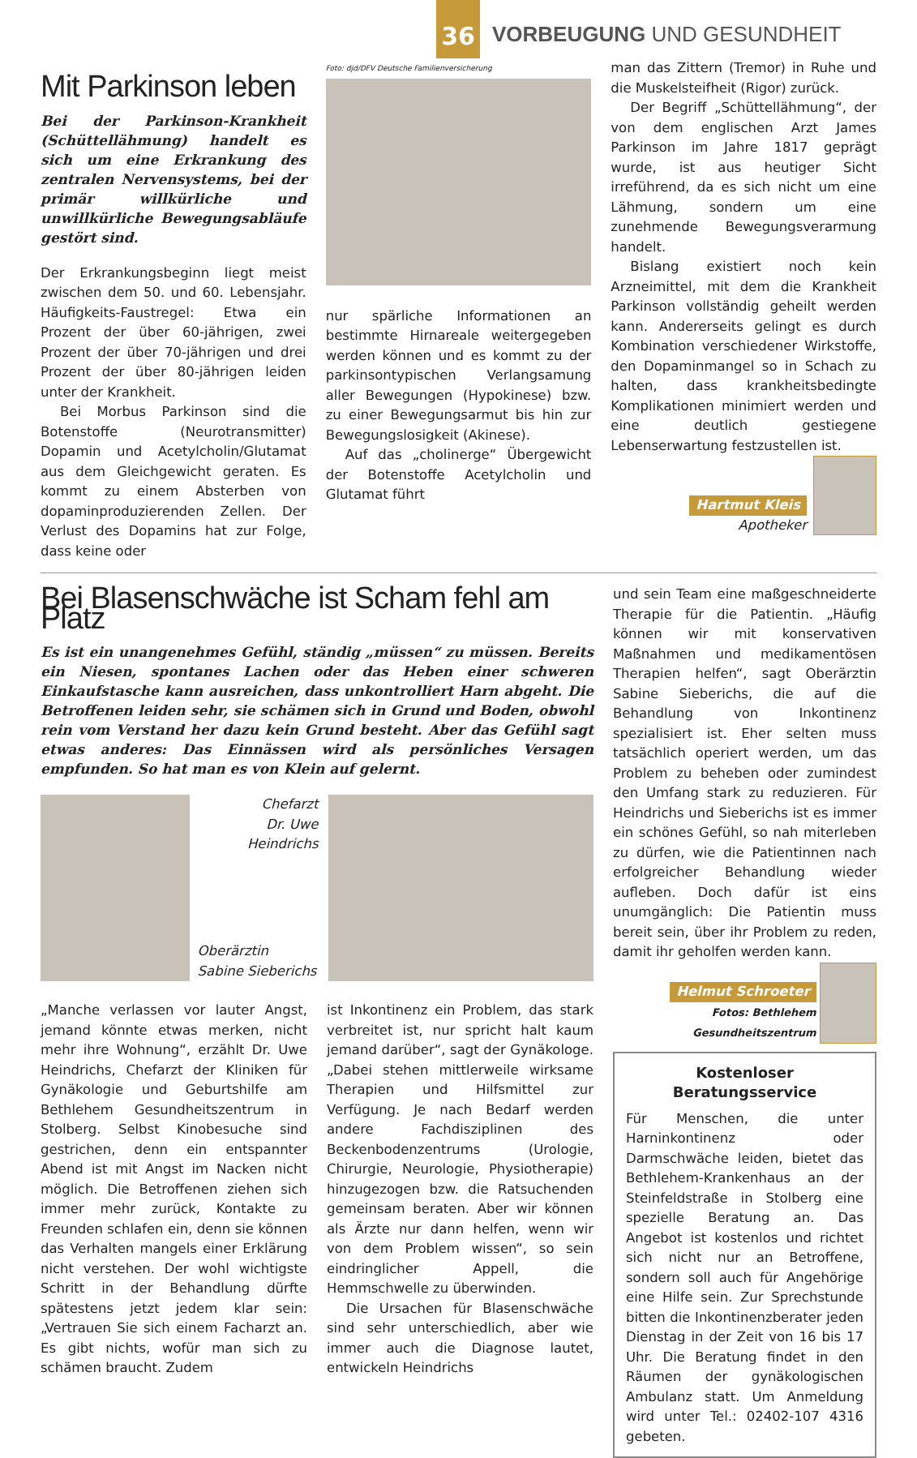36
VORBEUGUNG UND GESUNDHEIT
Mit Parkinson leben
Bei der Parkinson-Krankheit (Schüttellähmung) handelt es sich um eine Erkrankung des zentralen Nervensystems, bei der primär willkürliche und unwillkürliche Bewegungsabläufe gestört sind.
Der Erkrankungsbeginn liegt meist zwischen dem 50. und 60. Lebensjahr. Häufigkeits-Faustregel: Etwa ein Prozent der über 60-jährigen, zwei Prozent der über 70-jährigen und drei Prozent der über 80-jährigen leiden unter der Krankheit.
Bei Morbus Parkinson sind die Botenstoffe (Neurotransmitter) Dopamin und Acetylcholin/Glutamat aus dem Gleichgewicht geraten. Es kommt zu einem Absterben von dopaminproduzierenden Zellen. Der Verlust des Dopamins hat zur Folge, dass keine oder
Foto: djd/DFV Deutsche Familienversicherung
nur spärliche Informationen an bestimmte Hirnareale weitergegeben werden können und es kommt zu der parkinsontypischen Verlangsamung aller Bewegungen (Hypokinese) bzw. zu einer Bewegungsarmut bis hin zur Bewegungslosigkeit (Akinese).
Auf das „cholinerge“ Übergewicht der Botenstoffe Acetylcholin und Glutamat führt
man das Zittern (Tremor) in Ruhe und die Muskelsteifheit (Rigor) zurück.
Der Begriff „Schüttellähmung“, der von dem englischen Arzt James Parkinson im Jahre 1817 geprägt wurde, ist aus heutiger Sicht irreführend, da es sich nicht um eine Lähmung, sondern um eine zunehmende Bewegungsverarmung handelt.
Bislang existiert noch kein Arzneimittel, mit dem die Krankheit Parkinson vollständig geheilt werden kann. Andererseits gelingt es durch Kombination verschiedener Wirkstoffe, den Dopaminmangel so in Schach zu halten, dass krankheitsbedingte Komplikationen minimiert werden und eine deutlich gestiegene Lebenserwartung festzustellen ist.
Hartmut Kleis
Apotheker
Bei Blasenschwäche ist Scham fehl am Platz
Es ist ein unangenehmes Gefühl, ständig „müssen“ zu müssen. Bereits ein Niesen, spontanes Lachen oder das Heben einer schweren Einkaufstasche kann ausreichen, dass unkontrolliert Harn abgeht. Die Betroffenen leiden sehr, sie schämen sich in Grund und Boden, obwohl rein vom Verstand her dazu kein Grund besteht. Aber das Gefühl sagt etwas anderes: Das Einnässen wird als persönliches Versagen empfunden. So hat man es von Klein auf gelernt.
Chefarzt
Dr. Uwe Heindrichs
Oberärztin
Sabine Sieberichs
„Manche verlassen vor lauter Angst, jemand könnte etwas merken, nicht mehr ihre Wohnung“, erzählt Dr. Uwe Heindrichs, Chefarzt der Kliniken für Gynäkologie und Geburtshilfe am Bethlehem Gesundheitszentrum in Stolberg. Selbst Kinobesuche sind gestrichen, denn ein entspannter Abend ist mit Angst im Nacken nicht möglich. Die Betroffenen ziehen sich immer mehr zurück, Kontakte zu Freunden schlafen ein, denn sie können das Verhalten mangels einer Erklärung nicht verstehen. Der wohl wichtigste Schritt in der Behandlung dürfte spätestens jetzt jedem klar sein: „Vertrauen Sie sich einem Facharzt an. Es gibt nichts, wofür man sich zu schämen braucht. Zudem
ist Inkontinenz ein Problem, das stark verbreitet ist, nur spricht halt kaum jemand darüber“, sagt der Gynäkologe. „Dabei stehen mittlerweile wirksame Therapien und Hilfsmittel zur Verfügung. Je nach Bedarf werden andere Fachdisziplinen des Beckenbodenzentrums (Urologie, Chirurgie, Neurologie, Physiotherapie) hinzugezogen bzw. die Ratsuchenden gemeinsam beraten. Aber wir können als Ärzte nur dann helfen, wenn wir von dem Problem wissen“, so sein eindringlicher Appell, die Hemmschwelle zu überwinden.
Die Ursachen für Blasenschwäche sind sehr unterschiedlich, aber wie immer auch die Diagnose lautet, entwickeln Heindrichs
und sein Team eine maßgeschneiderte Therapie für die Patientin. „Häufig können wir mit konservativen Maßnahmen und medikamentösen Therapien helfen“, sagt Oberärztin Sabine Sieberichs, die auf die Behandlung von Inkontinenz spezialisiert ist. Eher selten muss tatsächlich operiert werden, um das Problem zu beheben oder zumindest den Umfang stark zu reduzieren. Für Heindrichs und Sieberichs ist es immer ein schönes Gefühl, so nah miterleben zu dürfen, wie die Patientinnen nach erfolgreicher Behandlung wieder aufleben. Doch dafür ist eins unumgänglich: Die Patientin muss bereit sein, über ihr Problem zu reden, damit ihr geholfen werden kann.
Helmut Schroeter
Fotos: Bethlehem Gesundheitszentrum
Kostenloser Beratungsservice
Für Menschen, die unter Harninkontinenz oder Darmschwäche leiden, bietet das Bethlehem-Krankenhaus an der Steinfeldstraße in Stolberg eine spezielle Beratung an. Das Angebot ist kostenlos und richtet sich nicht nur an Betroffene, sondern soll auch für Angehörige eine Hilfe sein. Zur Sprechstunde bitten die Inkontinenzberater jeden Dienstag in der Zeit von 16 bis 17 Uhr. Die Beratung findet in den Räumen der gynäkologischen Ambulanz statt. Um Anmeldung wird unter Tel.: 02402-107 4316 gebeten.